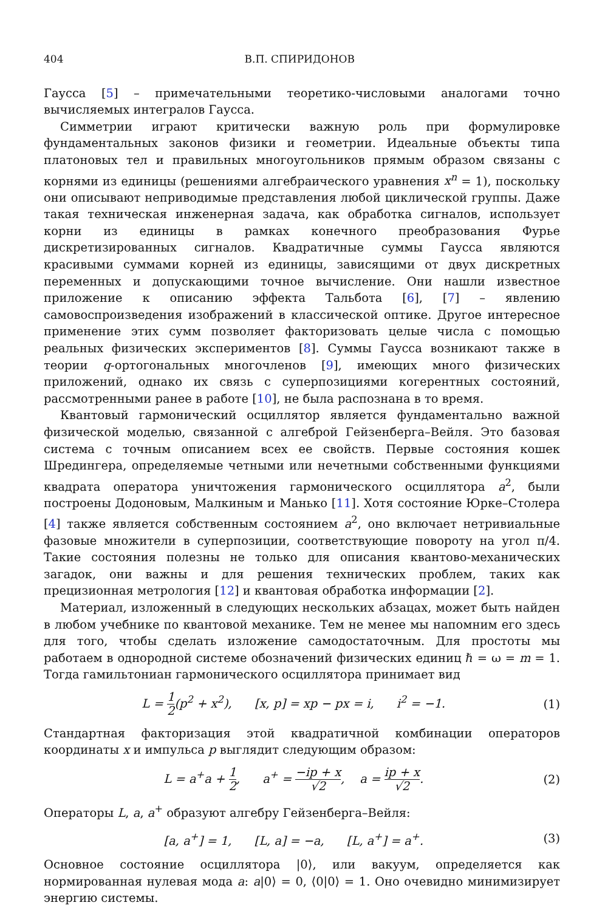404 В.П. СПИРИДОНОВ
Гаусса [5] – примечательными теоретико-числовыми аналогами точно вычисляемых интегралов Гаусса.
Симметрии играют критически важную роль при формулировке фундаментальных законов физики и геометрии. Идеальные объекты типа платоновых тел и правильных многоугольников прямым образом связаны с корнями из единицы (решениями алгебраического уравнения x<sup>n</sup> = 1), поскольку они описывают неприводимые представления любой циклической группы. Даже такая техническая инженерная задача, как обработка сигналов, использует корни из единицы в рамках конечного преобразования Фурье дискретизированных сигналов. Квадратичные суммы Гаусса являются красивыми суммами корней из единицы, зависящими от двух дискретных переменных и допускающими точное вычисление. Они нашли известное приложение к описанию эффекта Тальбота [6], [7] – явлению самовоспроизведения изображений в классической оптике. Другое интересное применение этих сумм позволяет факторизовать целые числа с помощью реальных физических экспериментов [8]. Суммы Гаусса возникают также в теории q-ортогональных многочленов [9], имеющих много физических приложений, однако их связь с суперпозициями когерентных состояний, рассмотренными ранее в работе [10], не была распознана в то время.
Квантовый гармонический осциллятор является фундаментально важной физической моделью, связанной с алгеброй Гейзенберга–Вейля. Это базовая система с точным описанием всех ее свойств. Первые состояния кошек Шредингера, определяемые четными или нечетными собственными функциями квадрата оператора уничтожения гармонического осциллятора a<sup>2</sup>, были построены Додоновым, Малкиным и Манько [11]. Хотя состояние Юрке–Столера [4] также является собственным состоянием a<sup>2</sup>, оно включает нетривиальные фазовые множители в суперпозиции, соответствующие повороту на угол π/4. Такие состояния полезны не только для описания квантово-механических загадок, они важны и для решения технических проблем, таких как прецизионная метрология [12] и квантовая обработка информации [2].
Материал, изложенный в следующих нескольких абзацах, может быть найден в любом учебнике по квантовой механике. Тем не менее мы напомним его здесь для того, чтобы сделать изложение самодостаточным. Для простоты мы работаем в однородной системе обозначений физических единиц ℏ = ω = m = 1. Тогда гамильтониан гармонического осциллятора принимает вид
L = 1 2(p<sup>2</sup> + x<sup>2</sup>), [x, p] = xp − px = i, i<sup>2</sup> = −1. (1)
Стандартная факторизация этой квадратичной комбинации операторов координаты x и импульса p выглядит следующим образом:
L = a<sup>+</sup>a + 1 2, a<sup>+</sup> = −ip + x √2, a = ip + x √2. (2)
Операторы L, a, a<sup>+</sup> образуют алгебру Гейзенберга–Вейля:
[a, a<sup>+</sup>] = 1, [L, a] = −a, [L, a<sup>+</sup>] = a<sup>+</sup>. (3)
Основное состояние осциллятора |0⟩, или вакуум, определяется как нормированная нулевая мода a: a|0⟩ = 0, ⟨0|0⟩ = 1. Оно очевидно минимизирует энергию системы.